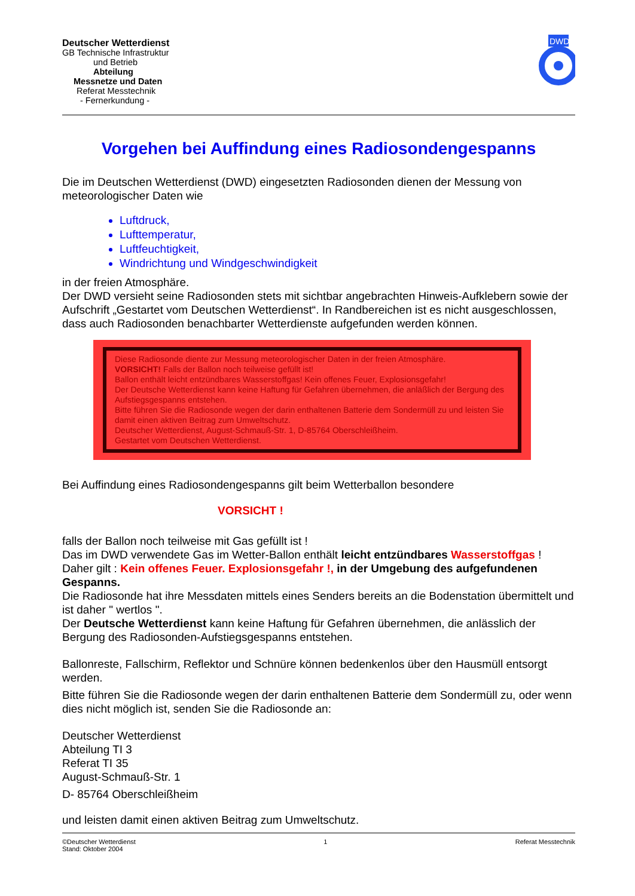Deutscher Wetterdienst
GB Technische Infrastruktur
und Betrieb
Abteilung
Messnetze und Daten
Referat Messtechnik
- Fernerkundung -
DWD
Vorgehen bei Auffindung eines Radiosondengespanns
Die im Deutschen Wetterdienst (DWD) eingesetzten Radiosonden dienen der Messung von meteorologischer Daten wie
Luftdruck,
Lufttemperatur,
Luftfeuchtigkeit,
Windrichtung und Windgeschwindigkeit
in der freien Atmosphäre.
Der DWD versieht seine Radiosonden stets mit sichtbar angebrachten Hinweis-Aufklebern sowie der Aufschrift „Gestartet vom Deutschen Wetterdienst“. In Randbereichen ist es nicht ausgeschlossen, dass auch Radiosonden benachbarter Wetterdienste aufgefunden werden können.
Diese Radiosonde diente zur Messung meteorologischer Daten in der freien Atmosphäre.
VORSICHT! Falls der Ballon noch teilweise gefüllt ist!
Ballon enthält leicht entzündbares Wasserstoffgas! Kein offenes Feuer, Explosionsgefahr!
Der Deutsche Wetterdienst kann keine Haftung für Gefahren übernehmen, die anläßlich der Bergung des Aufstiegsgespanns entstehen.
Bitte führen Sie die Radiosonde wegen der darin enthaltenen Batterie dem Sondermüll zu und leisten Sie damit einen aktiven Beitrag zum Umweltschutz.
Deutscher Wetterdienst, August-Schmauß-Str. 1, D-85764 Oberschleißheim.
Gestartet vom Deutschen Wetterdienst.
Bei Auffindung eines Radiosondengespanns gilt beim Wetterballon besondere
VORSICHT !
falls der Ballon noch teilweise mit Gas gefüllt ist !
Das im DWD verwendete Gas im Wetter-Ballon enthält leicht entzündbares Wasserstoffgas !
Daher gilt : Kein offenes Feuer. Explosionsgefahr !, in der Umgebung des aufgefundenen Gespanns.
Die Radiosonde hat ihre Messdaten mittels eines Senders bereits an die Bodenstation übermittelt und ist daher " wertlos ".
Der Deutsche Wetterdienst kann keine Haftung für Gefahren übernehmen, die anlässlich der Bergung des Radiosonden-Aufstiegsgespanns entstehen.
Ballonreste, Fallschirm, Reflektor und Schnüre können bedenkenlos über den Hausmüll entsorgt werden.
Bitte führen Sie die Radiosonde wegen der darin enthaltenen Batterie dem Sondermüll zu, oder wenn dies nicht möglich ist, senden Sie die Radiosonde an:
Deutscher Wetterdienst
Abteilung TI 3
Referat TI 35
August-Schmauß-Str. 1
D- 85764 Oberschleißheim
und leisten damit einen aktiven Beitrag zum Umweltschutz.
©Deutscher Wetterdienst
Stand: Oktober 2004 1 Referat Messtechnik